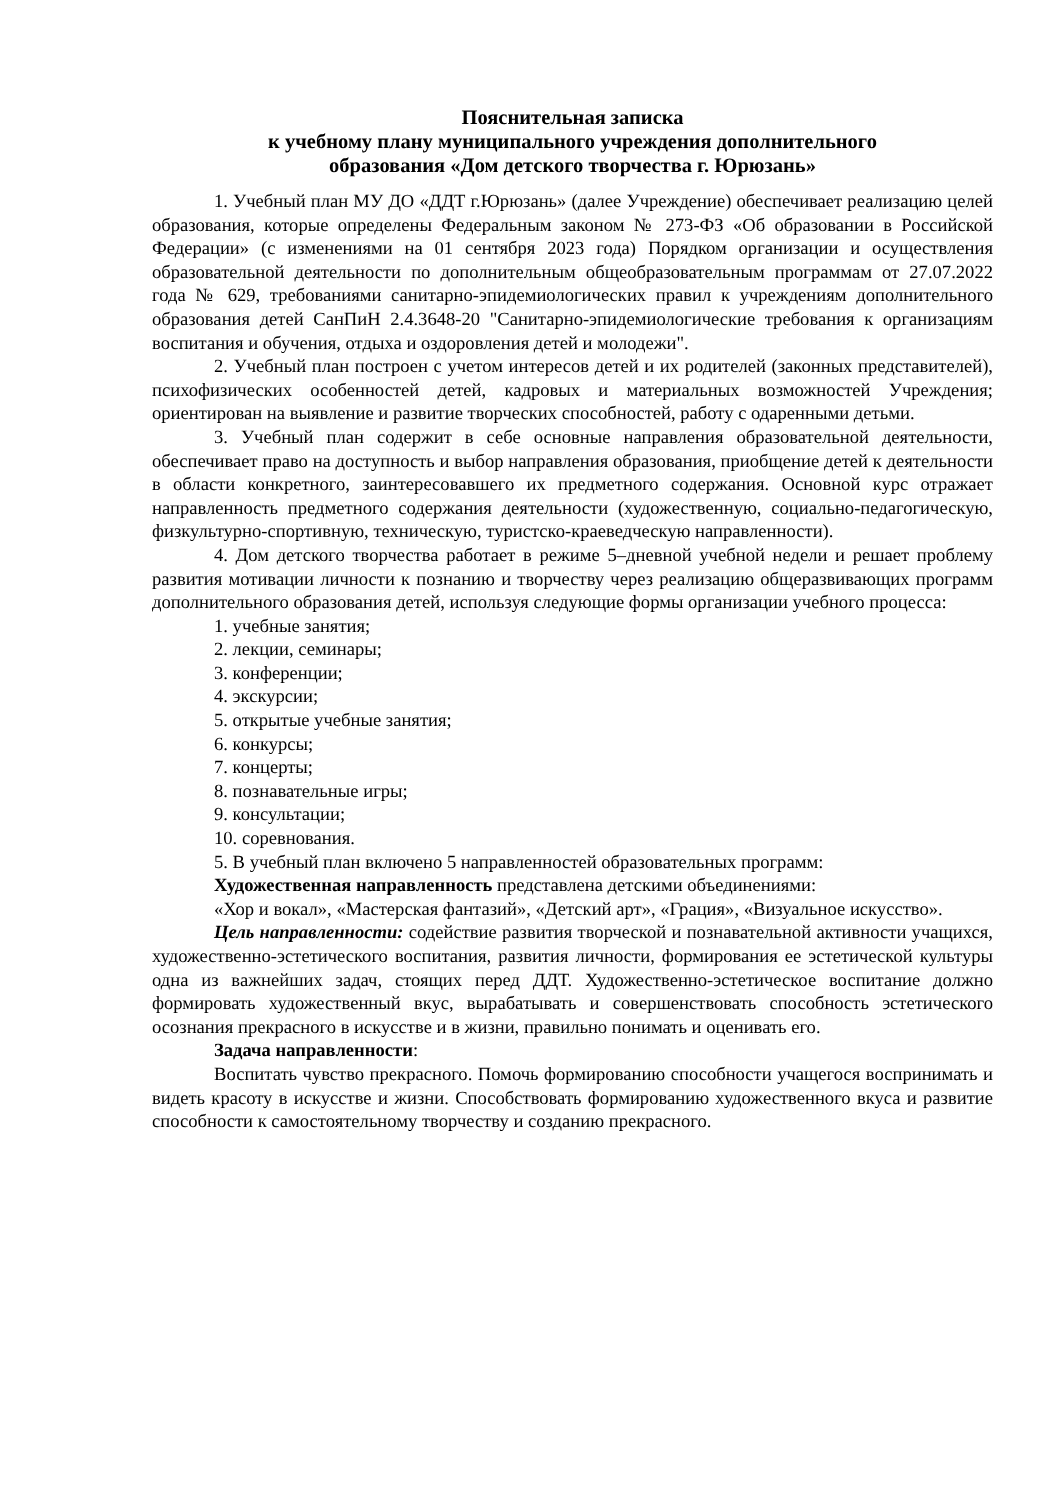Пояснительная записка
к учебному плану муниципального учреждения дополнительного
образования «Дом детского творчества г. Юрюзань»
1. Учебный план МУ ДО «ДДТ г.Юрюзань» (далее Учреждение) обеспечивает реализацию целей образования, которые определены Федеральным законом № 273-ФЗ «Об образовании в Российской Федерации» (с изменениями на 01 сентября 2023 года) Порядком организации и осуществления образовательной деятельности по дополнительным общеобразовательным программам от 27.07.2022 года № 629, требованиями санитарно-эпидемиологических правил к учреждениям дополнительного образования детей СанПиН 2.4.3648-20 "Санитарно-эпидемиологические требования к организациям воспитания и обучения, отдыха и оздоровления детей и молодежи".
2. Учебный план построен с учетом интересов детей и их родителей (законных представителей), психофизических особенностей детей, кадровых и материальных возможностей Учреждения; ориентирован на выявление и развитие творческих способностей, работу с одаренными детьми.
3. Учебный план содержит в себе основные направления образовательной деятельности, обеспечивает право на доступность и выбор направления образования, приобщение детей к деятельности в области конкретного, заинтересовавшего их предметного содержания. Основной курс отражает направленность предметного содержания деятельности (художественную, социально-педагогическую, физкультурно-спортивную, техническую, туристско-краеведческую направленности).
4. Дом детского творчества работает в режиме 5–дневной учебной недели и решает проблему развития мотивации личности к познанию и творчеству через реализацию общеразвивающих программ дополнительного образования детей, используя следующие формы организации учебного процесса:
1. учебные занятия;
2. лекции, семинары;
3. конференции;
4. экскурсии;
5. открытые учебные занятия;
6. конкурсы;
7. концерты;
8. познавательные игры;
9. консультации;
10. соревнования.
5. В учебный план включено 5 направленностей образовательных программ:
Художественная направленность представлена детскими объединениями:
«Хор и вокал», «Мастерская фантазий», «Детский арт», «Грация», «Визуальное искусство».
Цель направленности: содействие развития творческой и познавательной активности учащихся, художественно-эстетического воспитания, развития личности, формирования ее эстетической культуры одна из важнейших задач, стоящих перед ДДТ. Художественно-эстетическое воспитание должно формировать художественный вкус, вырабатывать и совершенствовать способность эстетического осознания прекрасного в искусстве и в жизни, правильно понимать и оценивать его.
Задача направленности:
Воспитать чувство прекрасного. Помочь формированию способности учащегося воспринимать и видеть красоту в искусстве и жизни. Способствовать формированию художественного вкуса и развитие способности к самостоятельному творчеству и созданию прекрасного.